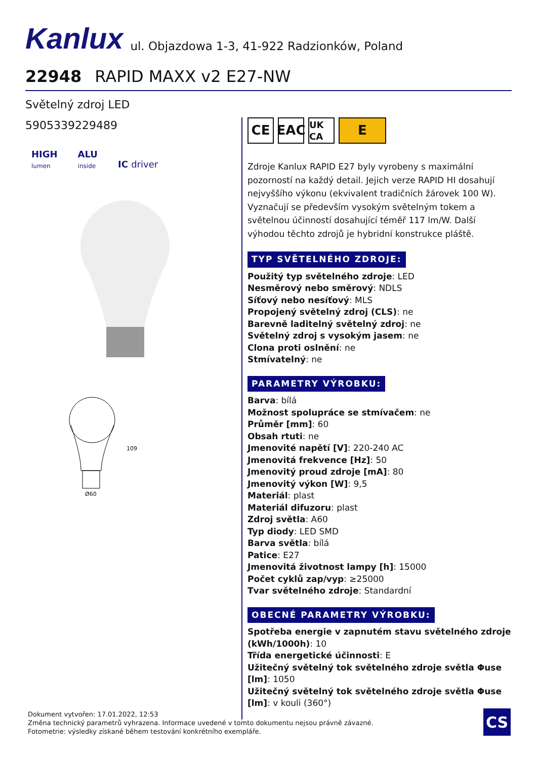Kanlux ul. Objazdowa 1-3, 41-922 Radzionków, Poland
22948 RAPID MAXX v2 E27-NW
Světelný zdroj LED
5905339229489
HIGH
lumen
ALU
inside
IC driver
109
Ø60
CE EAC
UK CA
E
Zdroje Kanlux RAPID E27 byly vyrobeny s maximální pozorností na každý detail. Jejich verze RAPID HI dosahují nejvyššího výkonu (ekvivalent tradičních žárovek 100 W). Vyznačují se především vysokým světelným tokem a světelnou účinností dosahující téměř 117 lm/W. Další výhodou těchto zdrojů je hybridní konstrukce pláště.
TYP SVĚTELNÉHO ZDROJE:
Použitý typ světelného zdroje: LED
Nesměrový nebo směrový: NDLS
Síťový nebo nesíťový: MLS
Propojený světelný zdroj (CLS): ne
Barevně laditelný světelný zdroj: ne
Světelný zdroj s vysokým jasem: ne
Clona proti oslnění: ne
Stmívatelný: ne
PARAMETRY VÝROBKU:
Barva: bílá
Možnost spolupráce se stmívačem: ne
Průměr [mm]: 60
Obsah rtuti: ne
Jmenovité napětí [V]: 220-240 AC
Jmenovitá frekvence [Hz]: 50
Jmenovitý proud zdroje [mA]: 80
Jmenovitý výkon [W]: 9,5
Materiál: plast
Materiál difuzoru: plast
Zdroj světla: A60
Typ diody: LED SMD
Barva světla: bílá
Patice: E27
Jmenovitá životnost lampy [h]: 15000
Počet cyklů zap/vyp: ≥25000
Tvar světelného zdroje: Standardní
OBECNÉ PARAMETRY VÝROBKU:
Spotřeba energie v zapnutém stavu světelného zdroje (kWh/1000h): 10
Třída energetické účinnosti: E
Užitečný světelný tok světelného zdroje světla Φuse [lm]: 1050
Užitečný světelný tok světelného zdroje světla Φuse [lm]: v kouli (360°)
Dokument vytvořen: 17.01.2022, 12:53
Změna technický parametrů vyhrazena. Informace uvedené v tomto dokumentu nejsou právně závazné.
Fotometrie: výsledky získané během testování konkrétního exempláře.
CS